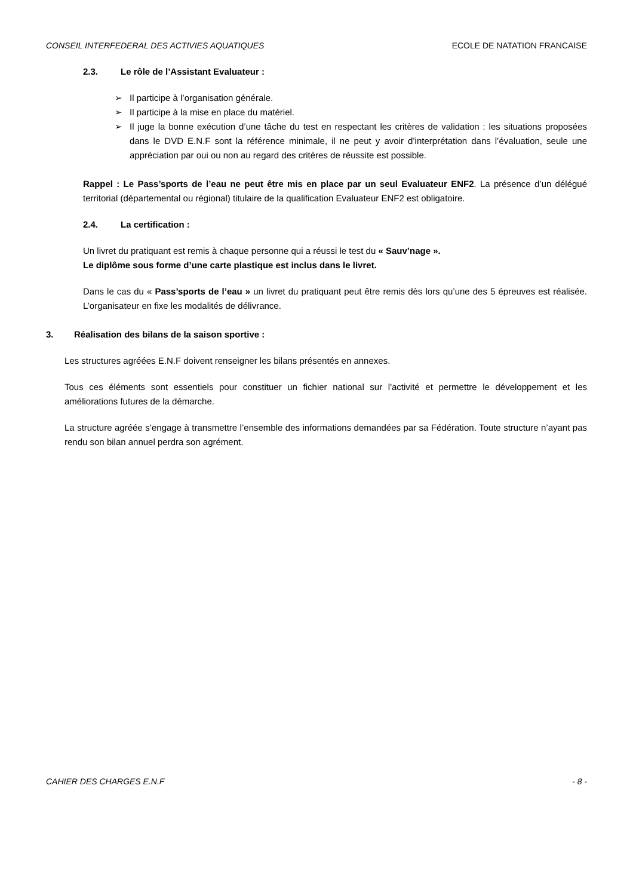CONSEIL INTERFEDERAL DES ACTIVIES AQUATIQUES ECOLE DE NATATION FRANCAISE
2.3. Le rôle de l’Assistant Evaluateur :
Il participe à l’organisation générale.
Il participe à la mise en place du matériel.
Il juge la bonne exécution d’une tâche du test en respectant les critères de validation : les situations proposées dans le DVD E.N.F sont la référence minimale, il ne peut y avoir d’interprétation dans l’évaluation, seule une appréciation par oui ou non au regard des critères de réussite est possible.
Rappel : Le Pass’sports de l’eau ne peut être mis en place par un seul Evaluateur ENF2. La présence d’un délégué territorial (départemental ou régional) titulaire de la qualification Evaluateur ENF2 est obligatoire.
2.4. La certification :
Un livret du pratiquant est remis à chaque personne qui a réussi le test du « Sauv’nage ».
Le diplôme sous forme d’une carte plastique est inclus dans le livret.
Dans le cas du « Pass’sports de l’eau » un livret du pratiquant peut être remis dès lors qu’une des 5 épreuves est réalisée. L’organisateur en fixe les modalités de délivrance.
3. Réalisation des bilans de la saison sportive :
Les structures agréées E.N.F doivent renseigner les bilans présentés en annexes.
Tous ces éléments sont essentiels pour constituer un fichier national sur l'activité et permettre le développement et les améliorations futures de la démarche.
La structure agréée s’engage à transmettre l’ensemble des informations demandées par sa Fédération. Toute structure n’ayant pas rendu son bilan annuel perdra son agrément.
CAHIER DES CHARGES E.N.F - 8 -